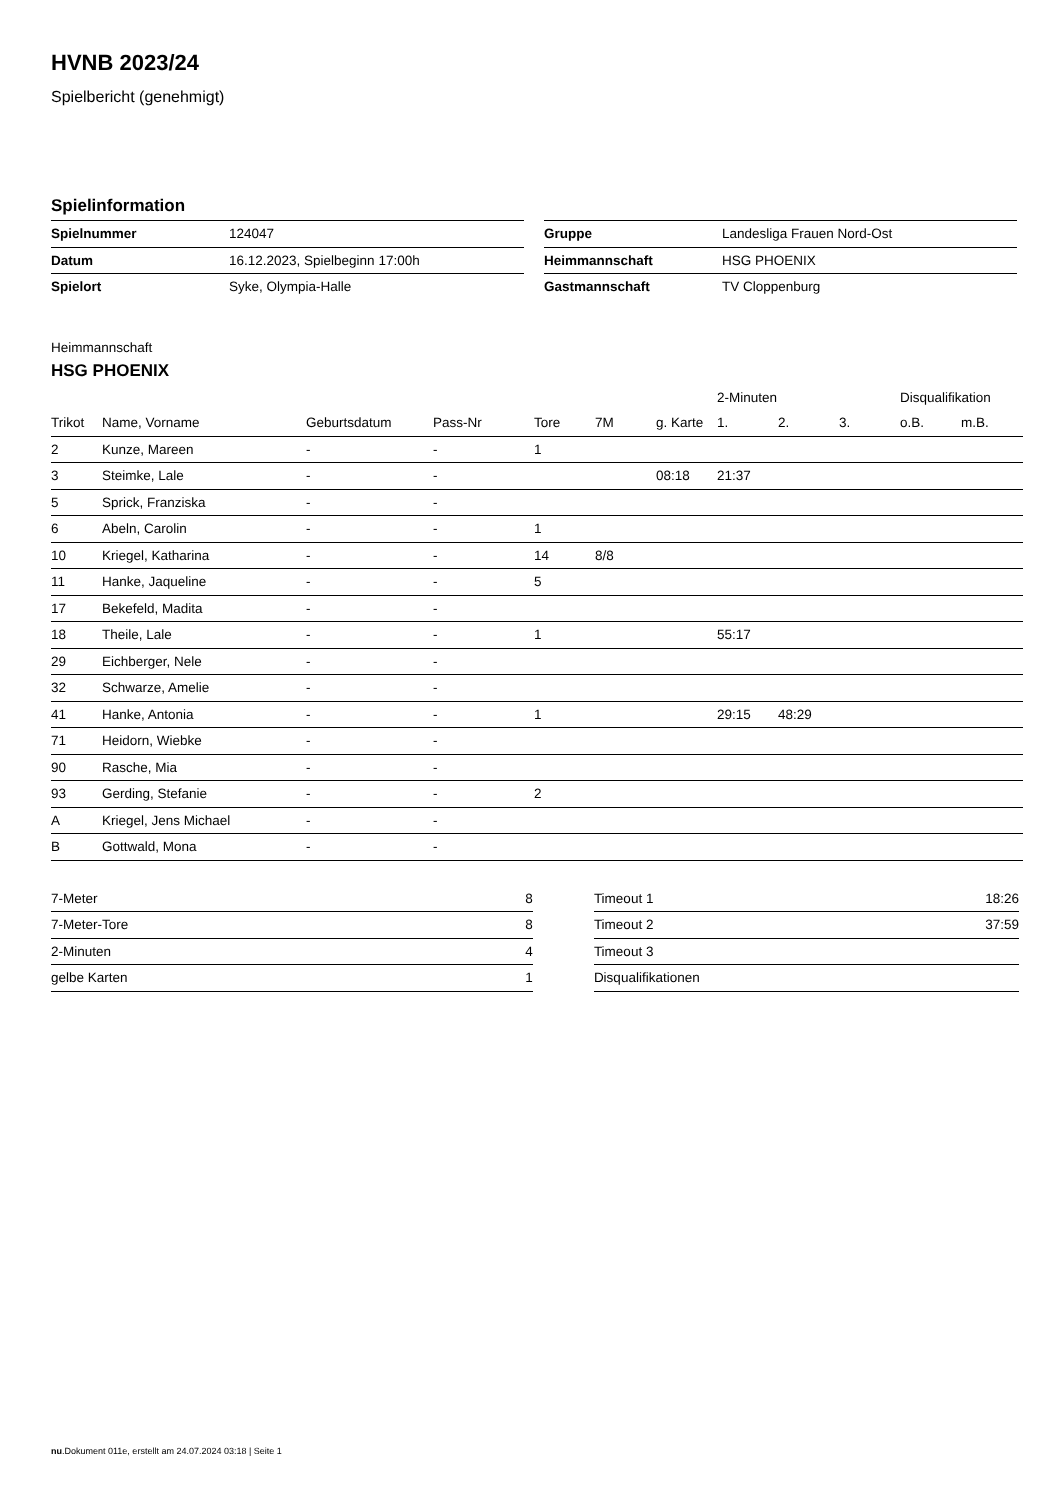HVNB 2023/24
Spielbericht (genehmigt)
Spielinformation
| Spielnummer | 124047 |
| Datum | 16.12.2023, Spielbeginn 17:00h |
| Spielort | Syke, Olympia-Halle |
| Gruppe | Landesliga Frauen Nord-Ost |
| Heimmannschaft | HSG PHOENIX |
| Gastmannschaft | TV Cloppenburg |
Heimmannschaft
HSG PHOENIX
| | | | | | | | 2-Minuten | | | Disqualifikation | |
| --- | --- | --- | --- | --- | --- | --- | --- | --- | --- | --- | --- |
| Trikot | Name, Vorname | Geburtsdatum | Pass-Nr | Tore | 7M | g. Karte | 1. | 2. | 3. | o.B. | m.B. |
| 2 | Kunze, Mareen | - | - | 1 | | | | | | | |
| 3 | Steimke, Lale | - | - | | | 08:18 | 21:37 | | | | |
| 5 | Sprick, Franziska | - | - | | | | | | | | |
| 6 | Abeln, Carolin | - | - | 1 | | | | | | | |
| 10 | Kriegel, Katharina | - | - | 14 | 8/8 | | | | | | |
| 11 | Hanke, Jaqueline | - | - | 5 | | | | | | | |
| 17 | Bekefeld, Madita | - | - | | | | | | | | |
| 18 | Theile, Lale | - | - | 1 | | | 55:17 | | | | |
| 29 | Eichberger, Nele | - | - | | | | | | | | |
| 32 | Schwarze, Amelie | - | - | | | | | | | | |
| 41 | Hanke, Antonia | - | - | 1 | | | 29:15 | 48:29 | | | |
| 71 | Heidorn, Wiebke | - | - | | | | | | | | |
| 90 | Rasche, Mia | - | - | | | | | | | | |
| 93 | Gerding, Stefanie | - | - | 2 | | | | | | | |
| A | Kriegel, Jens Michael | - | - | | | | | | | | |
| B | Gottwald, Mona | - | - | | | | | | | | |
| 7-Meter | 8 |
| 7-Meter-Tore | 8 |
| 2-Minuten | 4 |
| gelbe Karten | 1 |
| Timeout 1 | 18:26 |
| Timeout 2 | 37:59 |
| Timeout 3 | |
| Disqualifikationen | |
nu.Dokument 011e, erstellt am 24.07.2024 03:18 | Seite 1